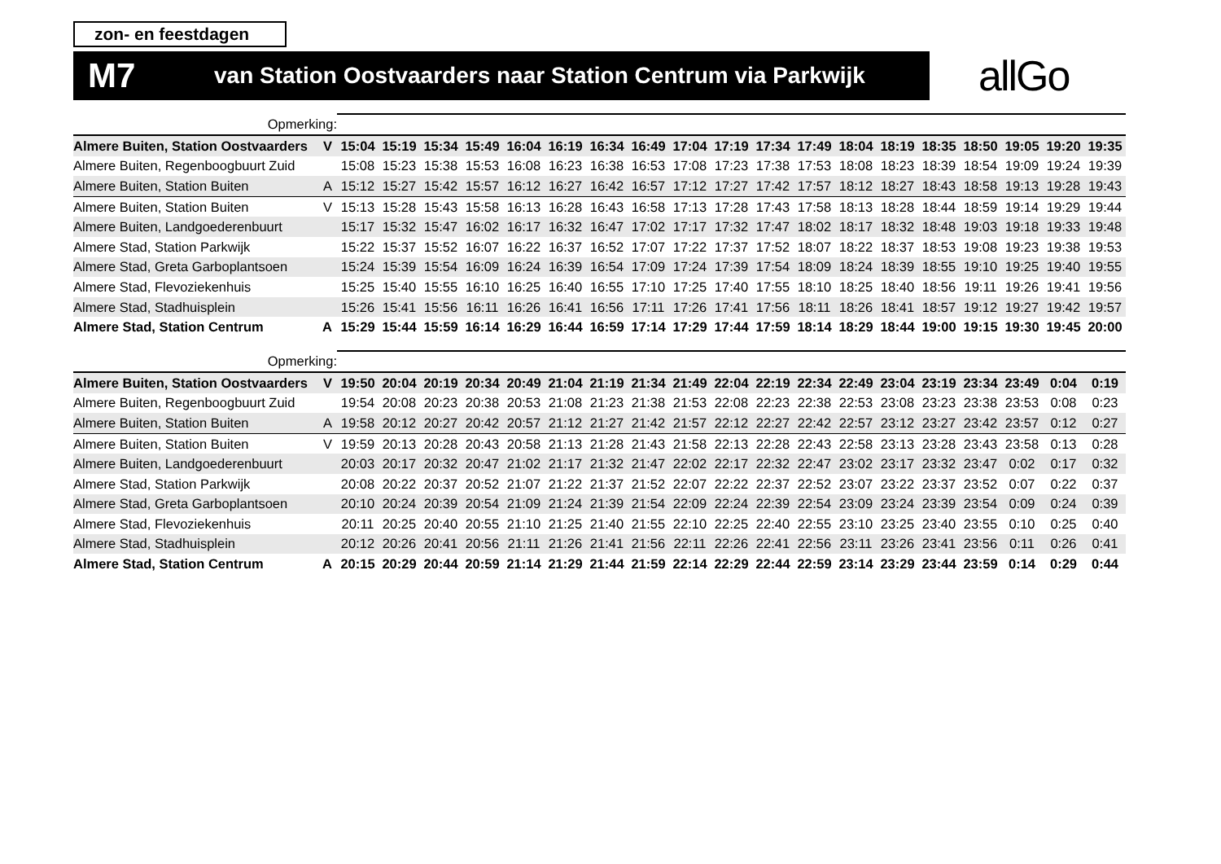zon- en feestdagen
M7 van Station Oostvaarders naar Station Centrum via Parkwijk
allGo
| Opmerking: | | | | | | | | | | | | | | | | | | | | |
| Almere Buiten, Station Oostvaarders | V | 15:04 | 15:19 | 15:34 | 15:49 | 16:04 | 16:19 | 16:34 | 16:49 | 17:04 | 17:19 | 17:34 | 17:49 | 18:04 | 18:19 | 18:35 | 18:50 | 19:05 | 19:20 | 19:35 |
| Almere Buiten, Regenboogbuurt Zuid | | 15:08 | 15:23 | 15:38 | 15:53 | 16:08 | 16:23 | 16:38 | 16:53 | 17:08 | 17:23 | 17:38 | 17:53 | 18:08 | 18:23 | 18:39 | 18:54 | 19:09 | 19:24 | 19:39 |
| Almere Buiten, Station Buiten | A | 15:12 | 15:27 | 15:42 | 15:57 | 16:12 | 16:27 | 16:42 | 16:57 | 17:12 | 17:27 | 17:42 | 17:57 | 18:12 | 18:27 | 18:43 | 18:58 | 19:13 | 19:28 | 19:43 |
| Almere Buiten, Station Buiten | V | 15:13 | 15:28 | 15:43 | 15:58 | 16:13 | 16:28 | 16:43 | 16:58 | 17:13 | 17:28 | 17:43 | 17:58 | 18:13 | 18:28 | 18:44 | 18:59 | 19:14 | 19:29 | 19:44 |
| Almere Buiten, Landgoederenbuurt | | 15:17 | 15:32 | 15:47 | 16:02 | 16:17 | 16:32 | 16:47 | 17:02 | 17:17 | 17:32 | 17:47 | 18:02 | 18:17 | 18:32 | 18:48 | 19:03 | 19:18 | 19:33 | 19:48 |
| Almere Stad, Station Parkwijk | | 15:22 | 15:37 | 15:52 | 16:07 | 16:22 | 16:37 | 16:52 | 17:07 | 17:22 | 17:37 | 17:52 | 18:07 | 18:22 | 18:37 | 18:53 | 19:08 | 19:23 | 19:38 | 19:53 |
| Almere Stad, Greta Garboplantsoen | | 15:24 | 15:39 | 15:54 | 16:09 | 16:24 | 16:39 | 16:54 | 17:09 | 17:24 | 17:39 | 17:54 | 18:09 | 18:24 | 18:39 | 18:55 | 19:10 | 19:25 | 19:40 | 19:55 |
| Almere Stad, Flevoziekenhuis | | 15:25 | 15:40 | 15:55 | 16:10 | 16:25 | 16:40 | 16:55 | 17:10 | 17:25 | 17:40 | 17:55 | 18:10 | 18:25 | 18:40 | 18:56 | 19:11 | 19:26 | 19:41 | 19:56 |
| Almere Stad, Stadhuisplein | | 15:26 | 15:41 | 15:56 | 16:11 | 16:26 | 16:41 | 16:56 | 17:11 | 17:26 | 17:41 | 17:56 | 18:11 | 18:26 | 18:41 | 18:57 | 19:12 | 19:27 | 19:42 | 19:57 |
| Almere Stad, Station Centrum | A | 15:29 | 15:44 | 15:59 | 16:14 | 16:29 | 16:44 | 16:59 | 17:14 | 17:29 | 17:44 | 17:59 | 18:14 | 18:29 | 18:44 | 19:00 | 19:15 | 19:30 | 19:45 | 20:00 |
| Opmerking: | | | | | | | | | | | | | | | | | | | | |
| Almere Buiten, Station Oostvaarders | V | 19:50 | 20:04 | 20:19 | 20:34 | 20:49 | 21:04 | 21:19 | 21:34 | 21:49 | 22:04 | 22:19 | 22:34 | 22:49 | 23:04 | 23:19 | 23:34 | 23:49 | 0:04 | 0:19 |
| Almere Buiten, Regenboogbuurt Zuid | | 19:54 | 20:08 | 20:23 | 20:38 | 20:53 | 21:08 | 21:23 | 21:38 | 21:53 | 22:08 | 22:23 | 22:38 | 22:53 | 23:08 | 23:23 | 23:38 | 23:53 | 0:08 | 0:23 |
| Almere Buiten, Station Buiten | A | 19:58 | 20:12 | 20:27 | 20:42 | 20:57 | 21:12 | 21:27 | 21:42 | 21:57 | 22:12 | 22:27 | 22:42 | 22:57 | 23:12 | 23:27 | 23:42 | 23:57 | 0:12 | 0:27 |
| Almere Buiten, Station Buiten | V | 19:59 | 20:13 | 20:28 | 20:43 | 20:58 | 21:13 | 21:28 | 21:43 | 21:58 | 22:13 | 22:28 | 22:43 | 22:58 | 23:13 | 23:28 | 23:43 | 23:58 | 0:13 | 0:28 |
| Almere Buiten, Landgoederenbuurt | | 20:03 | 20:17 | 20:32 | 20:47 | 21:02 | 21:17 | 21:32 | 21:47 | 22:02 | 22:17 | 22:32 | 22:47 | 23:02 | 23:17 | 23:32 | 23:47 | 0:02 | 0:17 | 0:32 |
| Almere Stad, Station Parkwijk | | 20:08 | 20:22 | 20:37 | 20:52 | 21:07 | 21:22 | 21:37 | 21:52 | 22:07 | 22:22 | 22:37 | 22:52 | 23:07 | 23:22 | 23:37 | 23:52 | 0:07 | 0:22 | 0:37 |
| Almere Stad, Greta Garboplantsoen | | 20:10 | 20:24 | 20:39 | 20:54 | 21:09 | 21:24 | 21:39 | 21:54 | 22:09 | 22:24 | 22:39 | 22:54 | 23:09 | 23:24 | 23:39 | 23:54 | 0:09 | 0:24 | 0:39 |
| Almere Stad, Flevoziekenhuis | | 20:11 | 20:25 | 20:40 | 20:55 | 21:10 | 21:25 | 21:40 | 21:55 | 22:10 | 22:25 | 22:40 | 22:55 | 23:10 | 23:25 | 23:40 | 23:55 | 0:10 | 0:25 | 0:40 |
| Almere Stad, Stadhuisplein | | 20:12 | 20:26 | 20:41 | 20:56 | 21:11 | 21:26 | 21:41 | 21:56 | 22:11 | 22:26 | 22:41 | 22:56 | 23:11 | 23:26 | 23:41 | 23:56 | 0:11 | 0:26 | 0:41 |
| Almere Stad, Station Centrum | A | 20:15 | 20:29 | 20:44 | 20:59 | 21:14 | 21:29 | 21:44 | 21:59 | 22:14 | 22:29 | 22:44 | 22:59 | 23:14 | 23:29 | 23:44 | 23:59 | 0:14 | 0:29 | 0:44 |